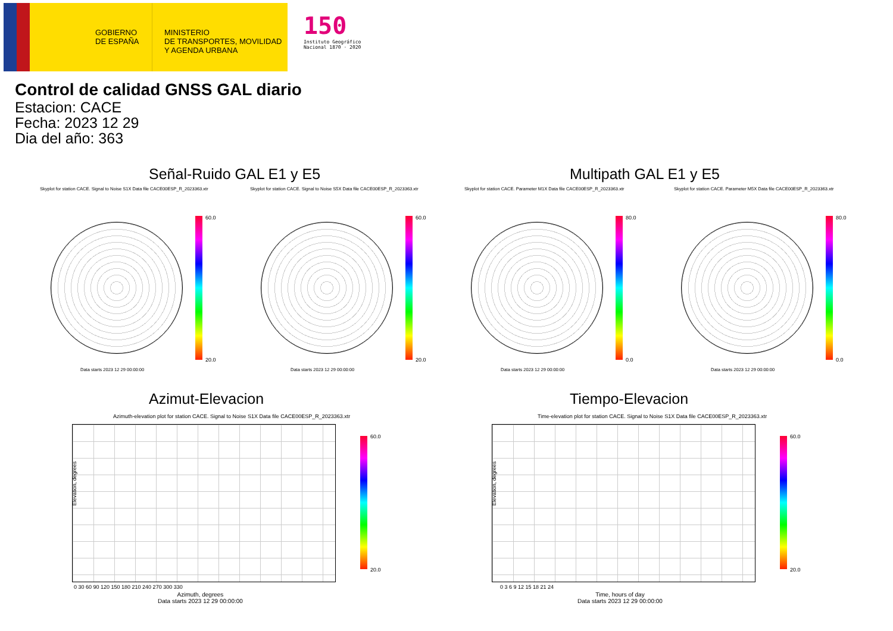GOBIERNO
DE ESPAÑA
MINISTERIO
DE TRANSPORTES, MOVILIDAD
Y AGENDA URBANA
150
Instituto Geográfico
Nacional 1870 · 2020
Control de calidad GNSS GAL diario
Estacion: CACE
Fecha: 2023 12 29
Dia del año: 363
Señal-Ruido GAL E1 y E5 Multipath GAL E1 y E5
Skyplot for station CACE. Signal to Noise S1X Data file CACE00ESP_R_2023363.xtr Skyplot for station CACE. Signal to Noise S5X Data file CACE00ESP_R_2023363.xtr Skyplot for station CACE. Parameter M1X Data file CACE00ESP_R_2023363.xtr Skyplot for station CACE. Parameter M5X Data file CACE00ESP_R_2023363.xtr
Data starts 2023 12 29 00:00:00 Data starts 2023 12 29 00:00:00 Data starts 2023 12 29 00:00:00 Data starts 2023 12 29 00:00:00
60.0
20.0
60.0
20.0
80.0
0.0
80.0
0.0
Azimut-Elevacion Tiempo-Elevacion
Azimuth-elevation plot for station CACE. Signal to Noise S1X Data file CACE00ESP_R_2023363.xtr Time-elevation plot for station CACE. Signal to Noise S1X Data file CACE00ESP_R_2023363.xtr
60.0
20.0
60.0
20.0
Elevation, degrees Elevation, degrees
0 30 60 90 120 150 180 210 240 270 300 330 0 3 6 9 12 15 18 21 24
Azimuth, degrees
Data starts 2023 12 29 00:00:00
Time, hours of day
Data starts 2023 12 29 00:00:00